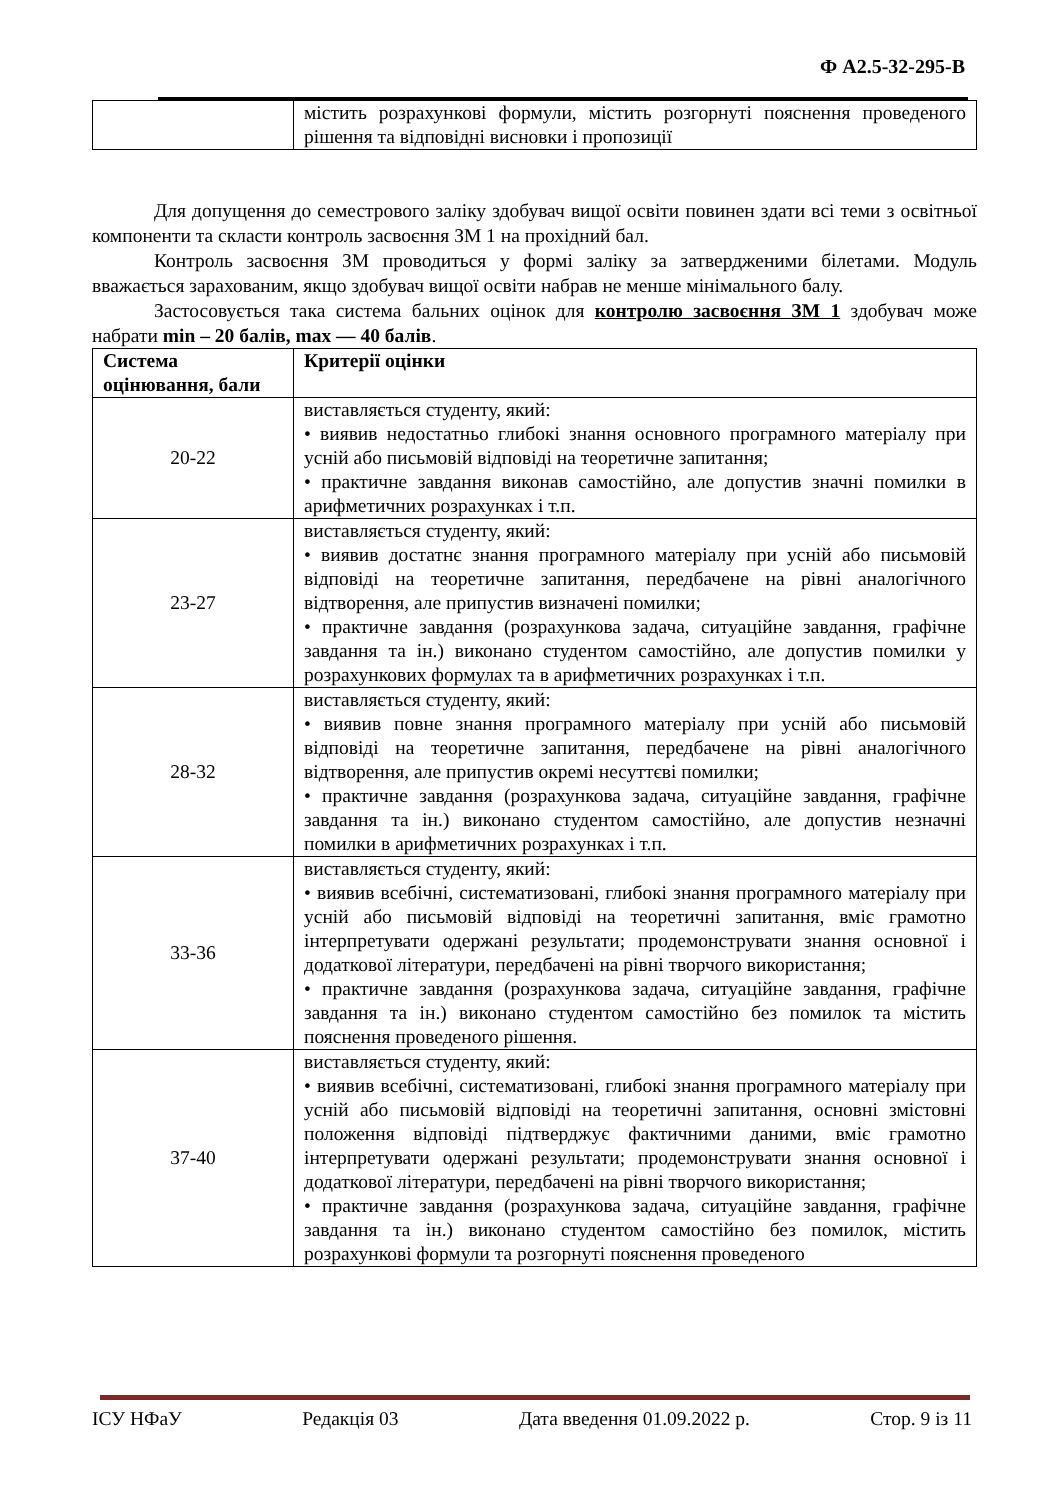Ф А2.5-32-295-В
| | містить розрахункові формули, містить розгорнуті пояснення проведеного рішення та відповідні висновки і пропозиції |
Для допущення до семестрового заліку здобувач вищої освіти повинен здати всі теми з освітньої компоненти та скласти контроль засвоєння ЗМ 1 на прохідний бал.
Контроль засвоєння ЗМ проводиться у формі заліку за затвердженими білетами. Модуль вважається зарахованим, якщо здобувач вищої освіти набрав не менше мінімального балу.
Застосовується така система бальних оцінок для контролю засвоєння ЗМ 1 здобувач може набрати min – 20 балів, max — 40 балів.
| Система оцінювання, бали | Критерії оцінки |
| --- | --- |
| 20-22 | виставляється студенту, який: • виявив недостатньо глибокі знання основного програмного матеріалу при усній або письмовій відповіді на теоретичне запитання; • практичне завдання виконав самостійно, але допустив значні помилки в арифметичних розрахунках і т.п. |
| 23-27 | виставляється студенту, який: • виявив достатнє знання програмного матеріалу при усній або письмовій відповіді на теоретичне запитання, передбачене на рівні аналогічного відтворення, але припустив визначені помилки; • практичне завдання (розрахункова задача, ситуаційне завдання, графічне завдання та ін.) виконано студентом самостійно, але допустив помилки у розрахункових формулах та в арифметичних розрахунках і т.п. |
| 28-32 | виставляється студенту, який: • виявив повне знання програмного матеріалу при усній або письмовій відповіді на теоретичне запитання, передбачене на рівні аналогічного відтворення, але припустив окремі несуттєві помилки; • практичне завдання (розрахункова задача, ситуаційне завдання, графічне завдання та ін.) виконано студентом самостійно, але допустив незначні помилки в арифметичних розрахунках і т.п. |
| 33-36 | виставляється студенту, який: • виявив всебічні, систематизовані, глибокі знання програмного матеріалу при усній або письмовій відповіді на теоретичні запитання, вміє грамотно інтерпретувати одержані результати; продемонструвати знання основної і додаткової літератури, передбачені на рівні творчого використання; • практичне завдання (розрахункова задача, ситуаційне завдання, графічне завдання та ін.) виконано студентом самостійно без помилок та містить пояснення проведеного рішення. |
| 37-40 | виставляється студенту, який: • виявив всебічні, систематизовані, глибокі знання програмного матеріалу при усній або письмовій відповіді на теоретичні запитання, основні змістовні положення відповіді підтверджує фактичними даними, вміє грамотно інтерпретувати одержані результати; продемонструвати знання основної і додаткової літератури, передбачені на рівні творчого використання; • практичне завдання (розрахункова задача, ситуаційне завдання, графічне завдання та ін.) виконано студентом самостійно без помилок, містить розрахункові формули та розгорнуті пояснення проведеного |
ІСУ НФаУ Редакція 03 Дата введення 01.09.2022 р. Стор. 9 із 11